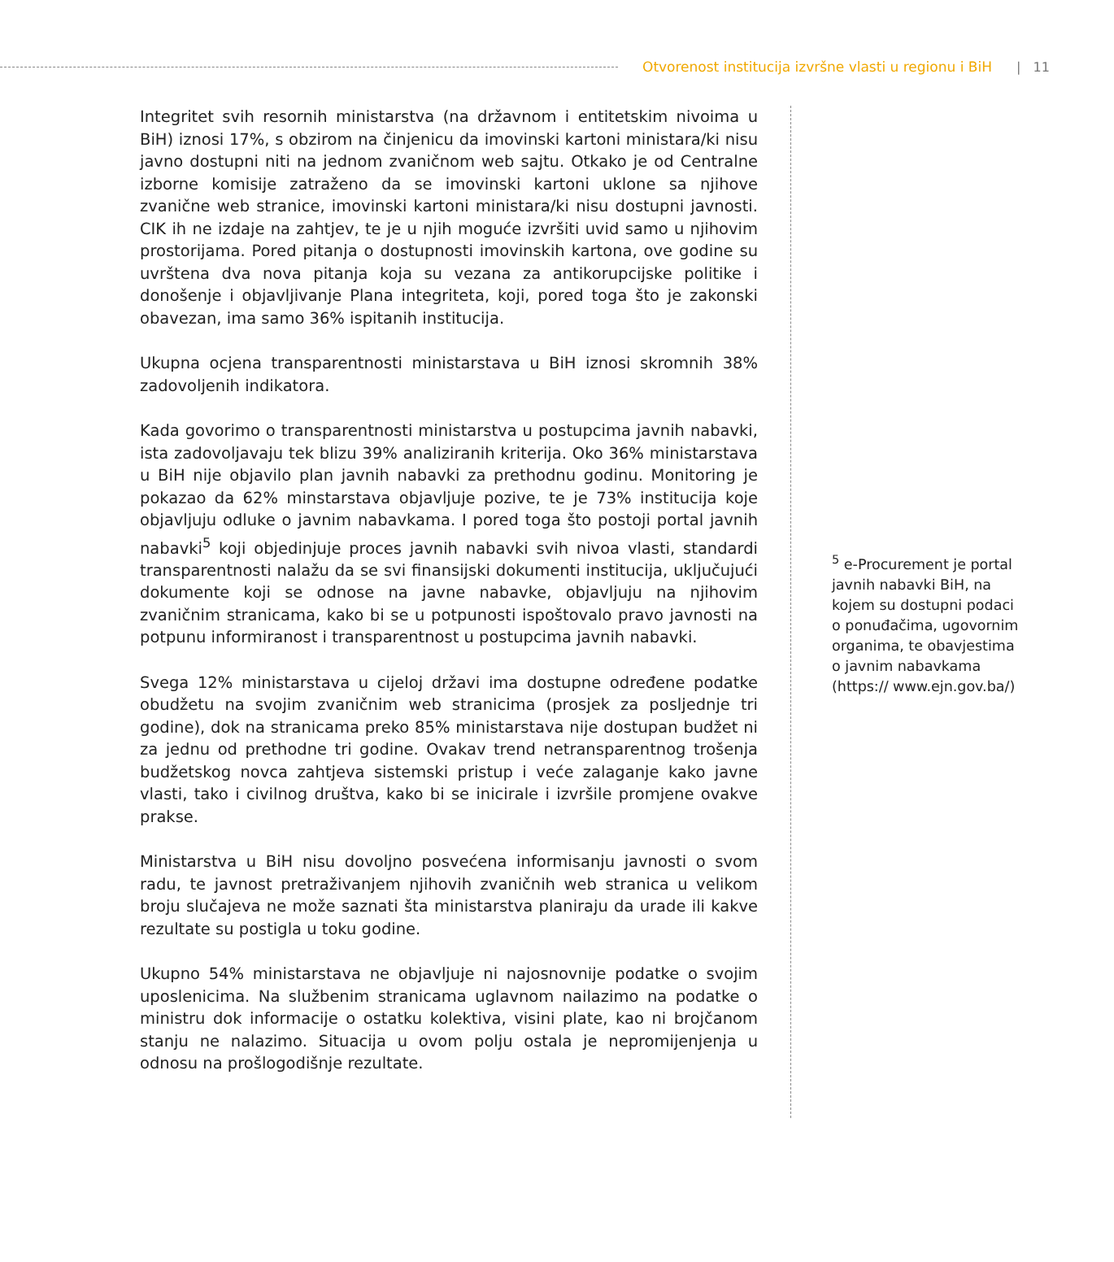Otvorenost institucija izvršne vlasti u regionu i BiH | 11
Integritet svih resornih ministarstva (na državnom i entitetskim nivoima u BiH) iznosi 17%, s obzirom na činjenicu da imovinski kartoni ministara/ki nisu javno dostupni niti na jednom zvaničnom web sajtu. Otkako je od Centralne izborne komisije zatraženo da se imovinski kartoni uklone sa njihove zvanične web stranice, imovinski kartoni ministara/ki nisu dostupni javnosti. CIK ih ne izdaje na zahtjev, te je u njih moguće izvršiti uvid samo u njihovim prostorijama. Pored pitanja o dostupnosti imovinskih kartona, ove godine su uvrštena dva nova pitanja koja su vezana za antikorupcijske politike i donošenje i objavljivanje Plana integriteta, koji, pored toga što je zakonski obavezan, ima samo 36% ispitanih institucija.
Ukupna ocjena transparentnosti ministarstava u BiH iznosi skromnih 38% zadovoljenih indikatora.
Kada govorimo o transparentnosti ministarstva u postupcima javnih nabavki, ista zadovoljavaju tek blizu 39% analiziranih kriterija. Oko 36% ministarstava u BiH nije objavilo plan javnih nabavki za prethodnu godinu. Monitoring je pokazao da 62% minstarstava objavljuje pozive, te je 73% institucija koje objavljuju odluke o javnim nabavkama. I pored toga što postoji portal javnih nabavki<sup>5</sup> koji objedinjuje proces javnih nabavki svih nivoa vlasti, standardi transparentnosti nalažu da se svi finansijski dokumenti institucija, uključujući dokumente koji se odnose na javne nabavke, objavljuju na njihovim zvaničnim stranicama, kako bi se u potpunosti ispoštovalo pravo javnosti na potpunu informiranost i transparentnost u postupcima javnih nabavki.
Svega 12% ministarstava u cijeloj državi ima dostupne određene podatke obudžetu na svojim zvaničnim web stranicima (prosjek za posljednje tri godine), dok na stranicama preko 85% ministarstava nije dostupan budžet ni za jednu od prethodne tri godine. Ovakav trend netransparentnog trošenja budžetskog novca zahtjeva sistemski pristup i veće zalaganje kako javne vlasti, tako i civilnog društva, kako bi se inicirale i izvršile promjene ovakve prakse.
Ministarstva u BiH nisu dovoljno posvećena informisanju javnosti o svom radu, te javnost pretraživanjem njihovih zvaničnih web stranica u velikom broju slučajeva ne može saznati šta ministarstva planiraju da urade ili kakve rezultate su postigla u toku godine.
Ukupno 54% ministarstava ne objavljuje ni najosnovnije podatke o svojim uposlenicima. Na službenim stranicama uglavnom nailazimo na podatke o ministru dok informacije o ostatku kolektiva, visini plate, kao ni brojčanom stanju ne nalazimo. Situacija u ovom polju ostala je nepromijenjenja u odnosu na prošlogodišnje rezultate.
<sup>5</sup> e-Procurement je portal javnih nabavki BiH, na kojem su dostupni podaci o ponuđačima, ugovornim organima, te obavjestima o javnim nabavkama (https:// www.ejn.gov.ba/)